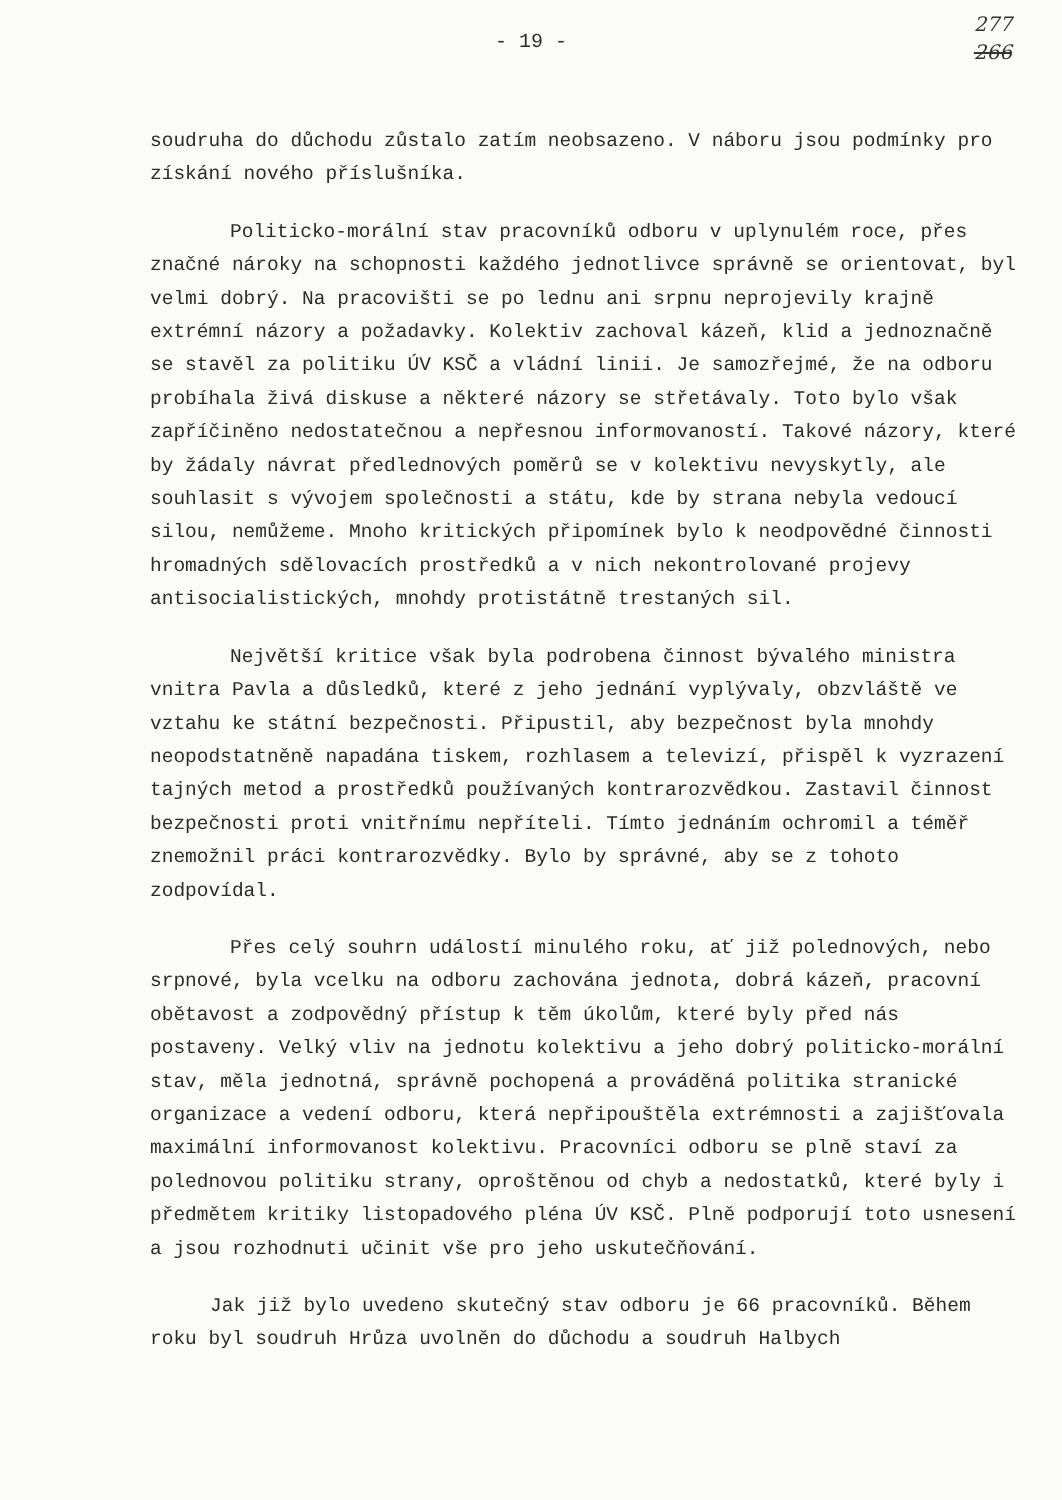- 19 -
277
266
soudruha do důchodu zůstalo zatím neobsazeno. V náboru jsou podmínky pro získání nového příslušníka.
Politicko-morální stav pracovníků odboru v uplynulém roce, přes značné nároky na schopnosti každého jednotlivce správně se orientovat, byl velmi dobrý. Na pracovišti se po lednu ani srpnu neprojevily krajně extrémní názory a požadavky. Kolektiv zachoval kázeň, klid a jednoznačně se stavěl za politiku ÚV KSČ a vládní linii. Je samozřejmé, že na odboru probíhala živá diskuse a některé názory se střetávaly. Toto bylo však zapříčiněno nedostatečnou a nepřesnou informovaností. Takové názory, které by žádaly návrat předlednových poměrů se v kolektivu nevyskytly, ale souhlasit s vývojem společnosti a státu, kde by strana nebyla vedoucí silou, nemůžeme. Mnoho kritických připomínek bylo k neodpovědné činnosti hromadných sdělovacích prostředků a v nich nekontrolované projevy antisocialistických, mnohdy protistátně trestaných sil.
Největší kritice však byla podrobena činnost bývalého ministra vnitra Pavla a důsledků, které z jeho jednání vyplývaly, obzvláště ve vztahu ke státní bezpečnosti. Připustil, aby bezpečnost byla mnohdy neopodstatněně napadána tiskem, rozhlasem a televizí, přispěl k vyzrazení tajných metod a prostředků používaných kontrarozvědkou. Zastavil činnost bezpečnosti proti vnitřnímu nepříteli. Tímto jednáním ochromil a téměř znemožnil práci kontrarozvědky. Bylo by správné, aby se z tohoto zodpovídal.
Přes celý souhrn událostí minulého roku, ať již polednových, nebo srpnové, byla vcelku na odboru zachována jednota, dobrá kázeň, pracovní obětavost a zodpovědný přístup k těm úkolům, které byly před nás postaveny. Velký vliv na jednotu kolektivu a jeho dobrý politicko-morální stav, měla jednotná, správně pochopená a prováděná politika stranické organizace a vedení odboru, která nepřipouštěla extrémnosti a zajišťovala maximální informovanost kolektivu. Pracovníci odboru se plně staví za polednovou politiku strany, oproštěnou od chyb a nedostatků, které byly i předmětem kritiky listopadového pléna ÚV KSČ. Plně podporují toto usnesení a jsou rozhodnuti učinit vše pro jeho uskutečňování.
Jak již bylo uvedeno skutečný stav odboru je 66 pracovníků. Během roku byl soudruh Hrůza uvolněn do důchodu a soudruh Halbych